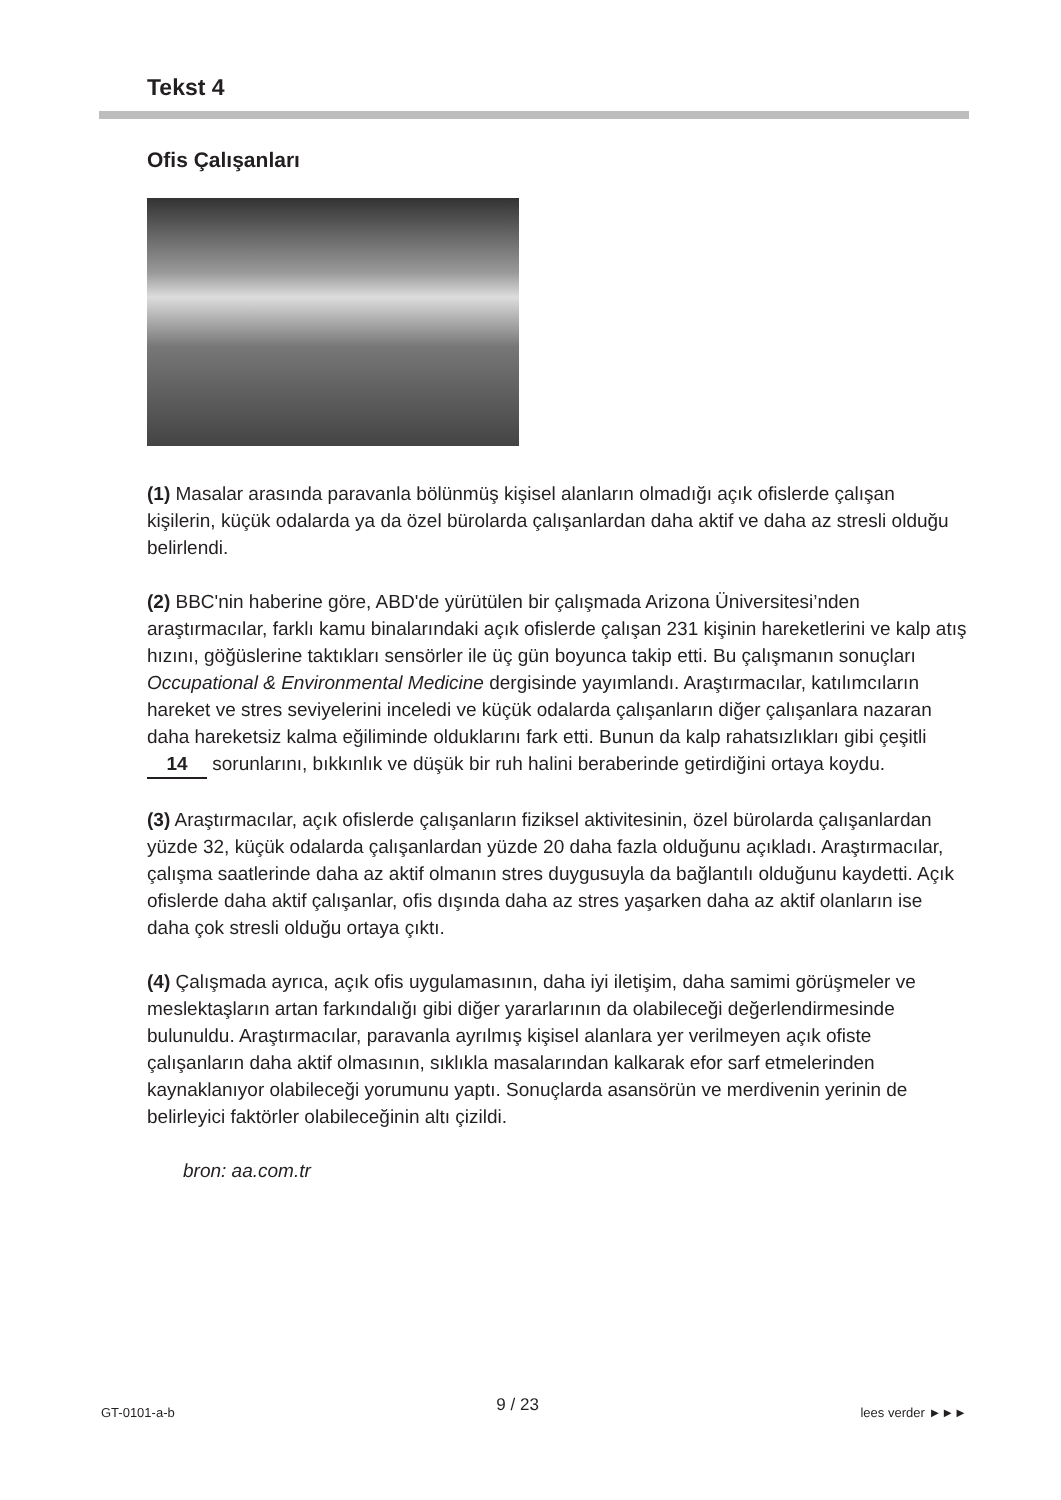Tekst 4
Ofis Çalışanları
(1) Masalar arasında paravanla bölünmüş kişisel alanların olmadığı açık ofislerde çalışan kişilerin, küçük odalarda ya da özel bürolarda çalışanlardan daha aktif ve daha az stresli olduğu belirlendi.
(2) BBC'nin haberine göre, ABD'de yürütülen bir çalışmada Arizona Üniversitesi’nden araştırmacılar, farklı kamu binalarındaki açık ofislerde çalışan 231 kişinin hareketlerini ve kalp atış hızını, göğüslerine taktıkları sensörler ile üç gün boyunca takip etti. Bu çalışmanın sonuçları Occupational & Environmental Medicine dergisinde yayımlandı. Araştırmacılar, katılımcıların hareket ve stres seviyelerini inceledi ve küçük odalarda çalışanların diğer çalışanlara nazaran daha hareketsiz kalma eğiliminde olduklarını fark etti. Bunun da kalp rahatsızlıkları gibi çeşitli 14 sorunlarını, bıkkınlık ve düşük bir ruh halini beraberinde getirdiğini ortaya koydu.
(3) Araştırmacılar, açık ofislerde çalışanların fiziksel aktivitesinin, özel bürolarda çalışanlardan yüzde 32, küçük odalarda çalışanlardan yüzde 20 daha fazla olduğunu açıkladı. Araştırmacılar, çalışma saatlerinde daha az aktif olmanın stres duygusuyla da bağlantılı olduğunu kaydetti. Açık ofislerde daha aktif çalışanlar, ofis dışında daha az stres yaşarken daha az aktif olanların ise daha çok stresli olduğu ortaya çıktı.
(4) Çalışmada ayrıca, açık ofis uygulamasının, daha iyi iletişim, daha samimi görüşmeler ve meslektaşların artan farkındalığı gibi diğer yararlarının da olabileceği değerlendirmesinde bulunuldu. Araştırmacılar, paravanla ayrılmış kişisel alanlara yer verilmeyen açık ofiste çalışanların daha aktif olmasının, sıklıkla masalarından kalkarak efor sarf etmelerinden kaynaklanıyor olabileceği yorumunu yaptı. Sonuçlarda asansörün ve merdivenin yerinin de belirleyici faktörler olabileceğinin altı çizildi.
bron: aa.com.tr
GT-0101-a-b 9 / 23 lees verder ►►►